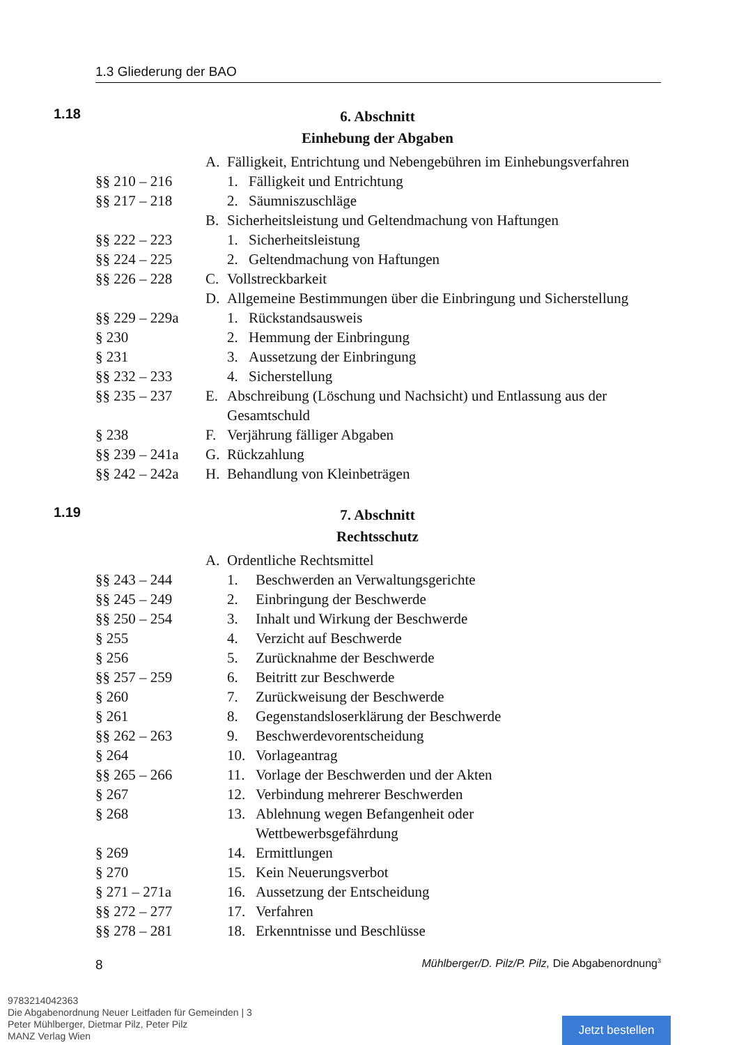1.3 Gliederung der BAO
1.18
6. Abschnitt
Einhebung der Abgaben
A. Fälligkeit, Entrichtung und Nebengebühren im Einhebungsverfahren
§§ 210 – 216 1. Fälligkeit und Entrichtung
§§ 217 – 218 2. Säumniszuschläge
B. Sicherheitsleistung und Geltendmachung von Haftungen
§§ 222 – 223 1. Sicherheitsleistung
§§ 224 – 225 2. Geltendmachung von Haftungen
§§ 226 – 228 C. Vollstreckbarkeit
D. Allgemeine Bestimmungen über die Einbringung und Sicherstellung
§§ 229 – 229a
1. Rückstandsausweis
§ 230 2. Hemmung der Einbringung
§ 231 3. Aussetzung der Einbringung
§§ 232 – 233 4. Sicherstellung
§§ 235 – 237 E. Abschreibung (Löschung und Nachsicht) und Entlassung aus der Gesamtschuld
§ 238 F. Verjährung fälliger Abgaben
§§ 239 – 241a
G. Rückzahlung
§§ 242 – 242a
H. Behandlung von Kleinbeträgen
1.19
7. Abschnitt
Rechtsschutz
A. Ordentliche Rechtsmittel
§§ 243 – 244 1. Beschwerden an Verwaltungsgerichte
§§ 245 – 249 2. Einbringung der Beschwerde
§§ 250 – 254 3. Inhalt und Wirkung der Beschwerde
§ 255 4. Verzicht auf Beschwerde
§ 256 5. Zurücknahme der Beschwerde
§§ 257 – 259 6. Beitritt zur Beschwerde
§ 260 7. Zurückweisung der Beschwerde
§ 261 8. Gegenstandsloserklärung der Beschwerde
§§ 262 – 263 9. Beschwerdevorentscheidung
§ 264 10. Vorlageantrag
§§ 265 – 266 11. Vorlage der Beschwerden und der Akten
§ 267 12. Verbindung mehrerer Beschwerden
§ 268 13. Ablehnung wegen Befangenheit oder Wettbewerbsgefährdung
§ 269 14. Ermittlungen
§ 270 15. Kein Neuerungsverbot
§ 271 – 271a 16. Aussetzung der Entscheidung
§§ 272 – 277 17. Verfahren
§§ 278 – 281 18. Erkenntnisse und Beschlüsse
8 Mühlberger/D. Pilz/P. Pilz, Die Abgabenordnung<sup>3</sup>
9783214042363
Die Abgabenordnung Neuer Leitfaden für Gemeinden | 3
Peter Mühlberger, Dietmar Pilz, Peter Pilz
MANZ Verlag Wien
Jetzt bestellen